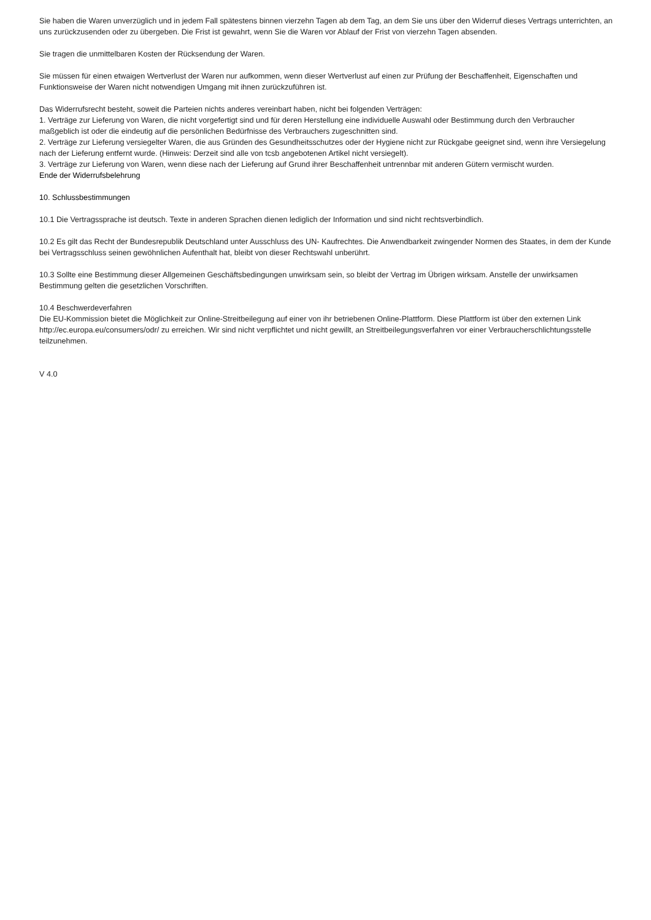Sie haben die Waren unverzüglich und in jedem Fall spätestens binnen vierzehn Tagen ab dem Tag, an dem Sie uns über den Widerruf dieses Vertrags unterrichten, an uns zurückzusenden oder zu übergeben. Die Frist ist gewahrt, wenn Sie die Waren vor Ablauf der Frist von vierzehn Tagen absenden.
Sie tragen die unmittelbaren Kosten der Rücksendung der Waren.
Sie müssen für einen etwaigen Wertverlust der Waren nur aufkommen, wenn dieser Wertverlust auf einen zur Prüfung der Beschaffenheit, Eigenschaften und Funktionsweise der Waren nicht notwendigen Umgang mit ihnen zurückzuführen ist.
Das Widerrufsrecht besteht, soweit die Parteien nichts anderes vereinbart haben, nicht bei folgenden Verträgen:
1. Verträge zur Lieferung von Waren, die nicht vorgefertigt sind und für deren Herstellung eine individuelle Auswahl oder Bestimmung durch den Verbraucher maßgeblich ist oder die eindeutig auf die persönlichen Bedürfnisse des Verbrauchers zugeschnitten sind.
2. Verträge zur Lieferung versiegelter Waren, die aus Gründen des Gesundheitsschutzes oder der Hygiene nicht zur Rückgabe geeignet sind, wenn ihre Versiegelung nach der Lieferung entfernt wurde. (Hinweis: Derzeit sind alle von tcsb angebotenen Artikel nicht versiegelt).
3. Verträge zur Lieferung von Waren, wenn diese nach der Lieferung auf Grund ihrer Beschaffenheit untrennbar mit anderen Gütern vermischt wurden.
Ende der Widerrufsbelehrung
10. Schlussbestimmungen
10.1 Die Vertragssprache ist deutsch. Texte in anderen Sprachen dienen lediglich der Information und sind nicht rechtsverbindlich.
10.2 Es gilt das Recht der Bundesrepublik Deutschland unter Ausschluss des UN- Kaufrechtes. Die Anwendbarkeit zwingender Normen des Staates, in dem der Kunde bei Vertragsschluss seinen gewöhnlichen Aufenthalt hat, bleibt von dieser Rechtswahl unberührt.
10.3 Sollte eine Bestimmung dieser Allgemeinen Geschäftsbedingungen unwirksam sein, so bleibt der Vertrag im Übrigen wirksam. Anstelle der unwirksamen Bestimmung gelten die gesetzlichen Vorschriften.
10.4 Beschwerdeverfahren
Die EU-Kommission bietet die Möglichkeit zur Online-Streitbeilegung auf einer von ihr betriebenen Online-Plattform. Diese Plattform ist über den externen Link http://ec.europa.eu/consumers/odr/ zu erreichen. Wir sind nicht verpflichtet und nicht gewillt, an Streitbeilegungsverfahren vor einer Verbraucherschlichtungsstelle teilzunehmen.
V 4.0